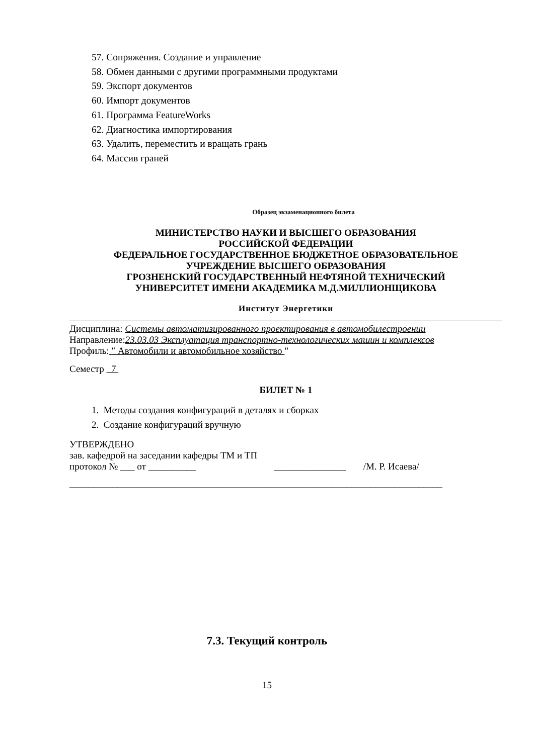57. Сопряжения. Создание и управление
58. Обмен данными с другими программными продуктами
59. Экспорт документов
60. Импорт документов
61. Программа FeatureWorks
62. Диагностика импортирования
63. Удалить, переместить и вращать грань
64. Массив граней
Образец экзаменационного билета
МИНИСТЕРСТВО НАУКИ И ВЫСШЕГО ОБРАЗОВАНИЯ
РОССИЙСКОЙ ФЕДЕРАЦИИ
ФЕДЕРАЛЬНОЕ ГОСУДАРСТВЕННОЕ БЮДЖЕТНОЕ ОБРАЗОВАТЕЛЬНОЕ
УЧРЕЖДЕНИЕ ВЫСШЕГО ОБРАЗОВАНИЯ
ГРОЗНЕНСКИЙ ГОСУДАРСТВЕННЫЙ НЕФТЯНОЙ ТЕХНИЧЕСКИЙ
УНИВЕРСИТЕТ ИМЕНИ АКАДЕМИКА М.Д.МИЛЛИОНЩИКОВА
Институт Энергетики
Дисциплина: Системы автоматизированного проектирования в автомобилестроении
Направление:23.03.03 Эксплуатация транспортно-технологических машин и комплексов
Профиль: ″ Автомобили и автомобильное хозяйство "
Семестр 7
БИЛЕТ № 1
1. Методы создания конфигураций в деталях и сборках
2. Создание конфигураций вручную
УТВЕРЖДЕНО
зав. кафедрой на заседании кафедры ТМ и ТП
протокол № ___ от __________ _______________ /М. Р. Исаева/
______________________________________________________________________________
7.3. Текущий контроль
15